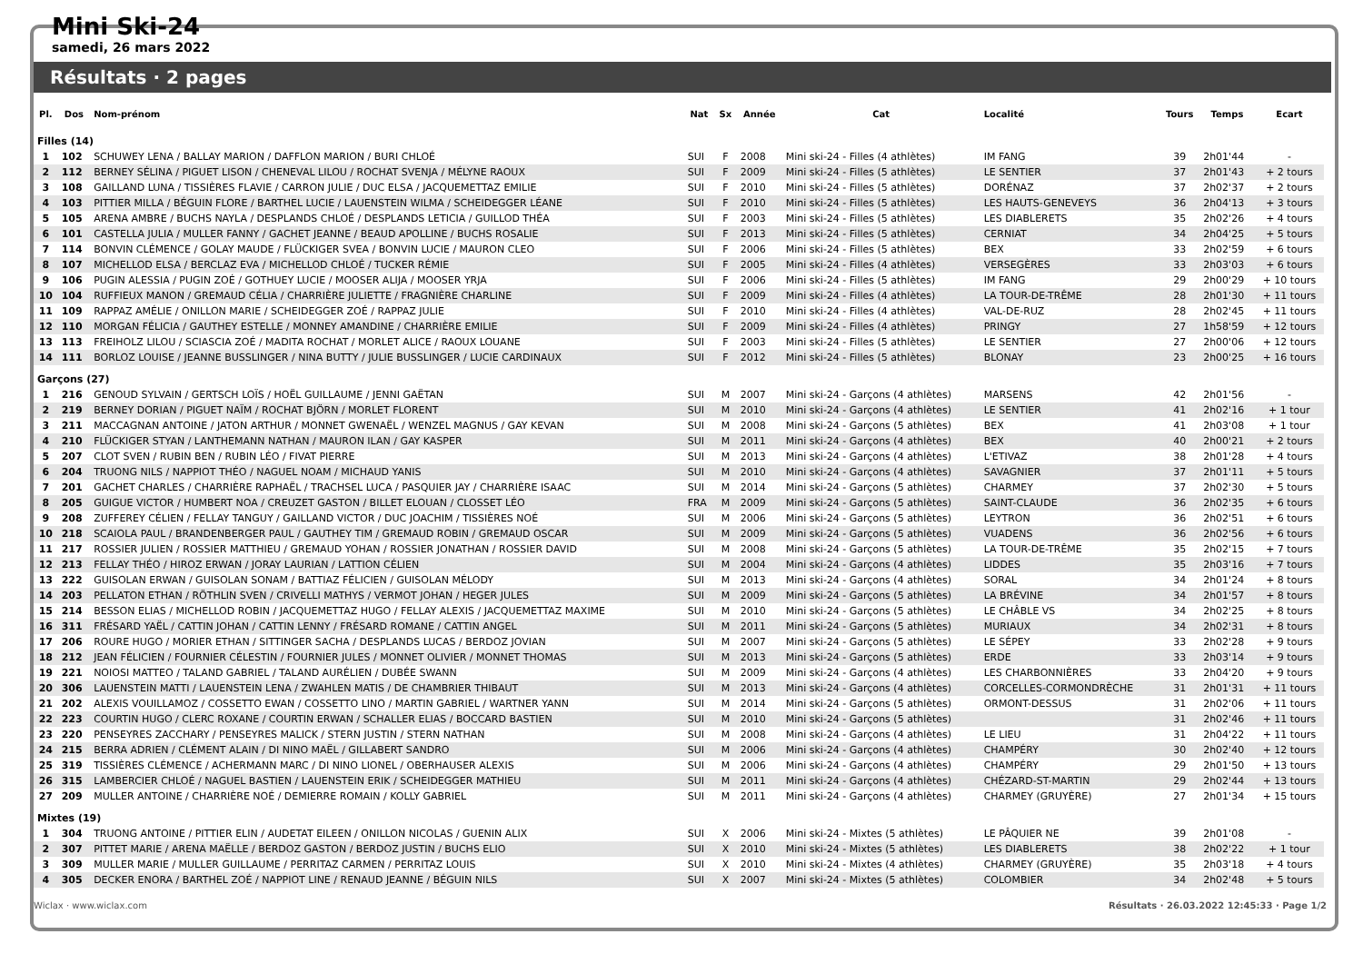Mini Ski-24
samedi, 26 mars 2022
Résultats · 2 pages
| Pl. | Dos | Nom-prénom | Nat | Sx | Année | Cat | Localité | Tours | Temps | Ecart |
| --- | --- | --- | --- | --- | --- | --- | --- | --- | --- | --- |
| Filles (14) | | | | | | | | | | |
| 1 | 102 | SCHUWEY LENA / BALLAY MARION / DAFFLON MARION / BURI CHLOÉ | SUI | F | 2008 | Mini ski-24 - Filles (4 athlètes) | IM FANG | 39 | 2h01'44 | - |
| 2 | 112 | BERNEY SÉLINA / PIGUET LISON / CHENEVAL LILOU / ROCHAT SVENJA / MÉLYNE RAOUX | SUI | F | 2009 | Mini ski-24 - Filles (5 athlètes) | LE SENTIER | 37 | 2h01'43 | + 2 tours |
| 3 | 108 | GAILLAND LUNA / TISSIÈRES FLAVIE / CARRON JULIE / DUC ELSA / JACQUEMETTAZ EMILIE | SUI | F | 2010 | Mini ski-24 - Filles (5 athlètes) | DORÉNAZ | 37 | 2h02'37 | + 2 tours |
| 4 | 103 | PITTIER MILLA / BÉGUIN FLORE / BARTHEL LUCIE / LAUENSTEIN WILMA / SCHEIDEGGER LÉANE | SUI | F | 2010 | Mini ski-24 - Filles (5 athlètes) | LES HAUTS-GENEVEYS | 36 | 2h04'13 | + 3 tours |
| 5 | 105 | ARENA AMBRE / BUCHS NAYLA / DESPLANDS CHLOÉ / DESPLANDS LETICIA / GUILLOD THÉA | SUI | F | 2003 | Mini ski-24 - Filles (5 athlètes) | LES DIABLERETS | 35 | 2h02'26 | + 4 tours |
| 6 | 101 | CASTELLA JULIA / MULLER FANNY / GACHET JEANNE / BEAUD APOLLINE / BUCHS ROSALIE | SUI | F | 2013 | Mini ski-24 - Filles (5 athlètes) | CERNIAT | 34 | 2h04'25 | + 5 tours |
| 7 | 114 | BONVIN CLÉMENCE / GOLAY MAUDE / FLÜCKIGER SVEA / BONVIN LUCIE / MAURON CLEO | SUI | F | 2006 | Mini ski-24 - Filles (5 athlètes) | BEX | 33 | 2h02'59 | + 6 tours |
| 8 | 107 | MICHELLOD ELSA / BERCLAZ EVA / MICHELLOD CHLOÉ / TUCKER RÉMIE | SUI | F | 2005 | Mini ski-24 - Filles (4 athlètes) | VERSEGÈRES | 33 | 2h03'03 | + 6 tours |
| 9 | 106 | PUGIN ALESSIA / PUGIN ZOÉ / GOTHUEY LUCIE / MOOSER ALIJA / MOOSER YRJA | SUI | F | 2006 | Mini ski-24 - Filles (5 athlètes) | IM FANG | 29 | 2h00'29 | + 10 tours |
| 10 | 104 | RUFFIEUX MANON / GREMAUD CÉLIA / CHARRIÈRE JULIETTE / FRAGNIÈRE CHARLINE | SUI | F | 2009 | Mini ski-24 - Filles (4 athlètes) | LA TOUR-DE-TRÊME | 28 | 2h01'30 | + 11 tours |
| 11 | 109 | RAPPAZ AMÉLIE / ONILLON MARIE / SCHEIDEGGER ZOÉ / RAPPAZ JULIE | SUI | F | 2010 | Mini ski-24 - Filles (4 athlètes) | VAL-DE-RUZ | 28 | 2h02'45 | + 11 tours |
| 12 | 110 | MORGAN FÉLICIA / GAUTHEY ESTELLE / MONNEY AMANDINE / CHARRIÈRE EMILIE | SUI | F | 2009 | Mini ski-24 - Filles (4 athlètes) | PRINGY | 27 | 1h58'59 | + 12 tours |
| 13 | 113 | FREIHOLZ LILOU / SCIASCIA ZOÉ / MADITA ROCHAT / MORLET ALICE / RAOUX LOUANE | SUI | F | 2003 | Mini ski-24 - Filles (5 athlètes) | LE SENTIER | 27 | 2h00'06 | + 12 tours |
| 14 | 111 | BORLOZ LOUISE / JEANNE BUSSLINGER / NINA BUTTY / JULIE BUSSLINGER / LUCIE CARDINAUX | SUI | F | 2012 | Mini ski-24 - Filles (5 athlètes) | BLONAY | 23 | 2h00'25 | + 16 tours |
| Garçons (27) | | | | | | | | | | |
| 1 | 216 | GENOUD SYLVAIN / GERTSCH LOÏS / HOËL GUILLAUME / JENNI GAËTAN | SUI | M | 2007 | Mini ski-24 - Garçons (4 athlètes) | MARSENS | 42 | 2h01'56 | - |
| 2 | 219 | BERNEY DORIAN / PIGUET NAÏM / ROCHAT BJÖRN / MORLET FLORENT | SUI | M | 2010 | Mini ski-24 - Garçons (4 athlètes) | LE SENTIER | 41 | 2h02'16 | + 1 tour |
| 3 | 211 | MACCAGNAN ANTOINE / JATON ARTHUR / MONNET GWENAËL / WENZEL MAGNUS / GAY KEVAN | SUI | M | 2008 | Mini ski-24 - Garçons (5 athlètes) | BEX | 41 | 2h03'08 | + 1 tour |
| 4 | 210 | FLÜCKIGER STYAN / LANTHEMANN NATHAN / MAURON ILAN / GAY KASPER | SUI | M | 2011 | Mini ski-24 - Garçons (4 athlètes) | BEX | 40 | 2h00'21 | + 2 tours |
| 5 | 207 | CLOT SVEN / RUBIN BEN / RUBIN LÉO / FIVAT PIERRE | SUI | M | 2013 | Mini ski-24 - Garçons (4 athlètes) | L'ETIVAZ | 38 | 2h01'28 | + 4 tours |
| 6 | 204 | TRUONG NILS / NAPPIOT THÉO / NAGUEL NOAM / MICHAUD YANIS | SUI | M | 2010 | Mini ski-24 - Garçons (4 athlètes) | SAVAGNIER | 37 | 2h01'11 | + 5 tours |
| 7 | 201 | GACHET CHARLES / CHARRIÈRE RAPHAËL / TRACHSEL LUCA / PASQUIER JAY / CHARRIÈRE ISAAC | SUI | M | 2014 | Mini ski-24 - Garçons (5 athlètes) | CHARMEY | 37 | 2h02'30 | + 5 tours |
| 8 | 205 | GUIGUE VICTOR / HUMBERT NOA / CREUZET GASTON / BILLET ELOUAN / CLOSSET LÉO | FRA | M | 2009 | Mini ski-24 - Garçons (5 athlètes) | SAINT-CLAUDE | 36 | 2h02'35 | + 6 tours |
| 9 | 208 | ZUFFEREY CÉLIEN / FELLAY TANGUY / GAILLAND VICTOR / DUC JOACHIM / TISSIÈRES NOÉ | SUI | M | 2006 | Mini ski-24 - Garçons (5 athlètes) | LEYTRON | 36 | 2h02'51 | + 6 tours |
| 10 | 218 | SCAIOLA PAUL / BRANDENBERGER PAUL / GAUTHEY TIM / GREMAUD ROBIN / GREMAUD OSCAR | SUI | M | 2009 | Mini ski-24 - Garçons (5 athlètes) | VUADENS | 36 | 2h02'56 | + 6 tours |
| 11 | 217 | ROSSIER JULIEN / ROSSIER MATTHIEU / GREMAUD YOHAN / ROSSIER JONATHAN / ROSSIER DAVID | SUI | M | 2008 | Mini ski-24 - Garçons (5 athlètes) | LA TOUR-DE-TRÊME | 35 | 2h02'15 | + 7 tours |
| 12 | 213 | FELLAY THÉO / HIROZ ERWAN / JORAY LAURIAN / LATTION CÉLIEN | SUI | M | 2004 | Mini ski-24 - Garçons (4 athlètes) | LIDDES | 35 | 2h03'16 | + 7 tours |
| 13 | 222 | GUISOLAN ERWAN / GUISOLAN SONAM / BATTIAZ FÉLICIEN / GUISOLAN MÉLODY | SUI | M | 2013 | Mini ski-24 - Garçons (4 athlètes) | SORAL | 34 | 2h01'24 | + 8 tours |
| 14 | 203 | PELLATON ETHAN / RÖTHLIN SVEN / CRIVELLI MATHYS / VERMOT JOHAN / HEGER JULES | SUI | M | 2009 | Mini ski-24 - Garçons (5 athlètes) | LA BRÉVINE | 34 | 2h01'57 | + 8 tours |
| 15 | 214 | BESSON ELIAS / MICHELLOD ROBIN / JACQUEMETTAZ HUGO / FELLAY ALEXIS / JACQUEMETTAZ MAXIME | SUI | M | 2010 | Mini ski-24 - Garçons (5 athlètes) | LE CHÂBLE VS | 34 | 2h02'25 | + 8 tours |
| 16 | 311 | FRÉSARD YAËL / CATTIN JOHAN / CATTIN LENNY / FRÉSARD ROMANE / CATTIN ANGEL | SUI | M | 2011 | Mini ski-24 - Garçons (5 athlètes) | MURIAUX | 34 | 2h02'31 | + 8 tours |
| 17 | 206 | ROURE HUGO / MORIER ETHAN / SITTINGER SACHA / DESPLANDS LUCAS / BERDOZ JOVIAN | SUI | M | 2007 | Mini ski-24 - Garçons (5 athlètes) | LE SÉPEY | 33 | 2h02'28 | + 9 tours |
| 18 | 212 | JEAN FÉLICIEN / FOURNIER CÉLESTIN / FOURNIER JULES / MONNET OLIVIER / MONNET THOMAS | SUI | M | 2013 | Mini ski-24 - Garçons (5 athlètes) | ERDE | 33 | 2h03'14 | + 9 tours |
| 19 | 221 | NOIOSI MATTEO / TALAND GABRIEL / TALAND AURÉLIEN / DUBÉE SWANN | SUI | M | 2009 | Mini ski-24 - Garçons (4 athlètes) | LES CHARBONNIÈRES | 33 | 2h04'20 | + 9 tours |
| 20 | 306 | LAUENSTEIN MATTI / LAUENSTEIN LENA / ZWAHLEN MATIS / DE CHAMBRIER THIBAUT | SUI | M | 2013 | Mini ski-24 - Garçons (4 athlètes) | CORCELLES-CORMONDRÈCHE | 31 | 2h01'31 | + 11 tours |
| 21 | 202 | ALEXIS VOUILLAMOZ / COSSETTO EWAN / COSSETTO LINO / MARTIN GABRIEL / WARTNER YANN | SUI | M | 2014 | Mini ski-24 - Garçons (5 athlètes) | ORMONT-DESSUS | 31 | 2h02'06 | + 11 tours |
| 22 | 223 | COURTIN HUGO / CLERC ROXANE / COURTIN ERWAN / SCHALLER ELIAS / BOCCARD BASTIEN | SUI | M | 2010 | Mini ski-24 - Garçons (5 athlètes) | | 31 | 2h02'46 | + 11 tours |
| 23 | 220 | PENSEYRES ZACCHARY / PENSEYRES MALICK / STERN JUSTIN / STERN NATHAN | SUI | M | 2008 | Mini ski-24 - Garçons (4 athlètes) | LE LIEU | 31 | 2h04'22 | + 11 tours |
| 24 | 215 | BERRA ADRIEN / CLÉMENT ALAIN / DI NINO MAËL / GILLABERT SANDRO | SUI | M | 2006 | Mini ski-24 - Garçons (4 athlètes) | CHAMPÉRY | 30 | 2h02'40 | + 12 tours |
| 25 | 319 | TISSIÈRES CLÉMENCE / ACHERMANN MARC / DI NINO LIONEL / OBERHAUSER ALEXIS | SUI | M | 2006 | Mini ski-24 - Garçons (4 athlètes) | CHAMPÉRY | 29 | 2h01'50 | + 13 tours |
| 26 | 315 | LAMBERCIER CHLOÉ / NAGUEL BASTIEN / LAUENSTEIN ERIK / SCHEIDEGGER MATHIEU | SUI | M | 2011 | Mini ski-24 - Garçons (4 athlètes) | CHÉZARD-ST-MARTIN | 29 | 2h02'44 | + 13 tours |
| 27 | 209 | MULLER ANTOINE / CHARRIÈRE NOÉ / DEMIERRE ROMAIN / KOLLY GABRIEL | SUI | M | 2011 | Mini ski-24 - Garçons (4 athlètes) | CHARMEY (GRUYÈRE) | 27 | 2h01'34 | + 15 tours |
| Mixtes (19) | | | | | | | | | | |
| 1 | 304 | TRUONG ANTOINE / PITTIER ELIN / AUDETAT EILEEN / ONILLON NICOLAS / GUENIN ALIX | SUI | X | 2006 | Mini ski-24 - Mixtes (5 athlètes) | LE PÂQUIER NE | 39 | 2h01'08 | - |
| 2 | 307 | PITTET MARIE / ARENA MAËLLE / BERDOZ GASTON / BERDOZ JUSTIN / BUCHS ELIO | SUI | X | 2010 | Mini ski-24 - Mixtes (5 athlètes) | LES DIABLERETS | 38 | 2h02'22 | + 1 tour |
| 3 | 309 | MULLER MARIE / MULLER GUILLAUME / PERRITAZ CARMEN / PERRITAZ LOUIS | SUI | X | 2010 | Mini ski-24 - Mixtes (4 athlètes) | CHARMEY (GRUYÈRE) | 35 | 2h03'18 | + 4 tours |
| 4 | 305 | DECKER ENORA / BARTHEL ZOÉ / NAPPIOT LINE / RENAUD JEANNE / BÉGUIN NILS | SUI | X | 2007 | Mini ski-24 - Mixtes (5 athlètes) | COLOMBIER | 34 | 2h02'48 | + 5 tours |
Wiclax · www.wiclax.com Résultats · 26.03.2022 12:45:33 · Page 1/2